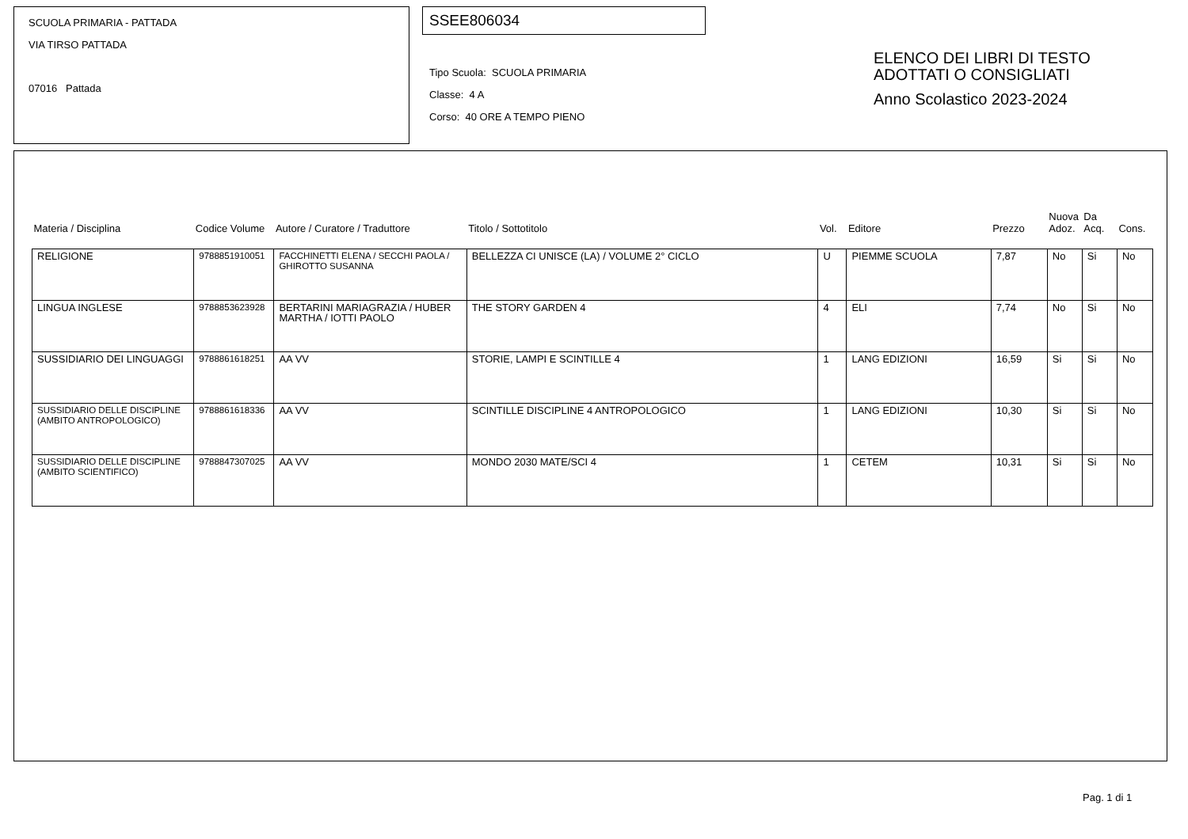SCUOLA PRIMARIA - PATTADA
VIA TIRSO PATTADA
07016 Pattada
SSEE806034
Tipo Scuola: SCUOLA PRIMARIA
Classe: 4 A
Corso: 40 ORE A TEMPO PIENO
ELENCO DEI LIBRI DI TESTO
ADOTTATI O CONSIGLIATI
Anno Scolastico 2023-2024
| Materia / Disciplina | Codice Volume | Autore / Curatore / Traduttore | Titolo / Sottotitolo | Vol. | Editore | Prezzo | Nuova Adoz. | Da Acq. | Cons. |
| --- | --- | --- | --- | --- | --- | --- | --- | --- | --- |
| RELIGIONE | 9788851910051 | FACCHINETTI ELENA / SECCHI PAOLA / GHIROTTO SUSANNA | BELLEZZA CI UNISCE (LA) / VOLUME 2° CICLO | U | PIEMME SCUOLA | 7,87 | No | Si | No |
| LINGUA INGLESE | 9788853623928 | BERTARINI MARIAGRAZIA / HUBER MARTHA / IOTTI PAOLO | THE STORY GARDEN 4 | 4 | ELI | 7,74 | No | Si | No |
| SUSSIDIARIO DEI LINGUAGGI | 9788861618251 | AA VV | STORIE, LAMPI E SCINTILLE 4 | 1 | LANG EDIZIONI | 16,59 | Si | Si | No |
| SUSSIDIARIO DELLE DISCIPLINE (AMBITO ANTROPOLOGICO) | 9788861618336 | AA VV | SCINTILLE DISCIPLINE 4 ANTROPOLOGICO | 1 | LANG EDIZIONI | 10,30 | Si | Si | No |
| SUSSIDIARIO DELLE DISCIPLINE (AMBITO SCIENTIFICO) | 9788847307025 | AA VV | MONDO 2030 MATE/SCI 4 | 1 | CETEM | 10,31 | Si | Si | No |
Pag. 1 di 1